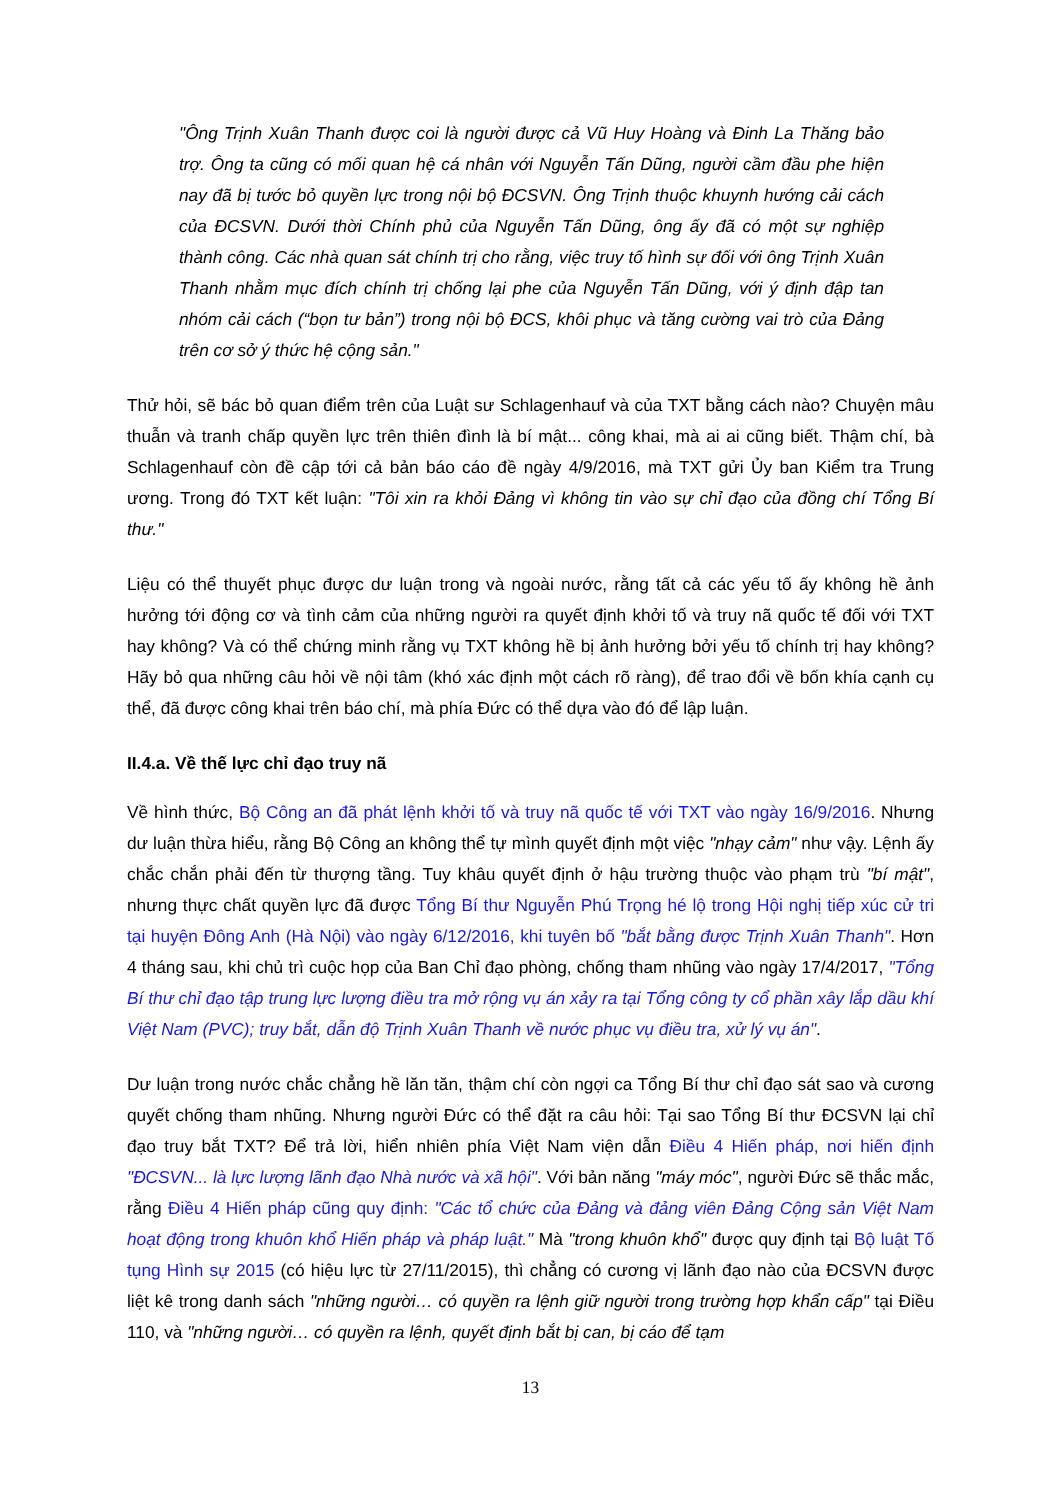"Ông Trịnh Xuân Thanh được coi là người được cả Vũ Huy Hoàng và Đinh La Thăng bảo trợ. Ông ta cũng có mối quan hệ cá nhân với Nguyễn Tấn Dũng, người cầm đầu phe hiện nay đã bị tước bỏ quyền lực trong nội bộ ĐCSVN. Ông Trịnh thuộc khuynh hướng cải cách của ĐCSVN. Dưới thời Chính phủ của Nguyễn Tấn Dũng, ông ấy đã có một sự nghiệp thành công. Các nhà quan sát chính trị cho rằng, việc truy tố hình sự đối với ông Trịnh Xuân Thanh nhằm mục đích chính trị chống lại phe của Nguyễn Tấn Dũng, với ý định đập tan nhóm cải cách (“bọn tư bản”) trong nội bộ ĐCS, khôi phục và tăng cường vai trò của Đảng trên cơ sở ý thức hệ cộng sản."
Thử hỏi, sẽ bác bỏ quan điểm trên của Luật sư Schlagenhauf và của TXT bằng cách nào? Chuyện mâu thuẫn và tranh chấp quyền lực trên thiên đình là bí mật... công khai, mà ai ai cũng biết. Thậm chí, bà Schlagenhauf còn đề cập tới cả bản báo cáo đề ngày 4/9/2016, mà TXT gửi Ủy ban Kiểm tra Trung ương. Trong đó TXT kết luận: "Tôi xin ra khỏi Đảng vì không tin vào sự chỉ đạo của đồng chí Tổng Bí thư."
Liệu có thể thuyết phục được dư luận trong và ngoài nước, rằng tất cả các yếu tố ấy không hề ảnh hưởng tới động cơ và tình cảm của những người ra quyết định khởi tố và truy nã quốc tế đối với TXT hay không? Và có thể chứng minh rằng vụ TXT không hề bị ảnh hưởng bởi yếu tố chính trị hay không? Hãy bỏ qua những câu hỏi về nội tâm (khó xác định một cách rõ ràng), để trao đổi về bốn khía cạnh cụ thể, đã được công khai trên báo chí, mà phía Đức có thể dựa vào đó để lập luận.
II.4.a. Về thế lực chỉ đạo truy nã
Về hình thức, Bộ Công an đã phát lệnh khởi tố và truy nã quốc tế với TXT vào ngày 16/9/2016. Nhưng dư luận thừa hiểu, rằng Bộ Công an không thể tự mình quyết định một việc "nhạy cảm" như vậy. Lệnh ấy chắc chắn phải đến từ thượng tầng. Tuy khâu quyết định ở hậu trường thuộc vào phạm trù "bí mật", nhưng thực chất quyền lực đã được Tổng Bí thư Nguyễn Phú Trọng hé lộ trong Hội nghị tiếp xúc cử tri tại huyện Đông Anh (Hà Nội) vào ngày 6/12/2016, khi tuyên bố "bắt bằng được Trịnh Xuân Thanh". Hơn 4 tháng sau, khi chủ trì cuộc họp của Ban Chỉ đạo phòng, chống tham nhũng vào ngày 17/4/2017, "Tổng Bí thư chỉ đạo tập trung lực lượng điều tra mở rộng vụ án xảy ra tại Tổng công ty cổ phần xây lắp dầu khí Việt Nam (PVC); truy bắt, dẫn độ Trịnh Xuân Thanh về nước phục vụ điều tra, xử lý vụ án".
Dư luận trong nước chắc chẳng hề lăn tăn, thậm chí còn ngợi ca Tổng Bí thư chỉ đạo sát sao và cương quyết chống tham nhũng. Nhưng người Đức có thể đặt ra câu hỏi: Tại sao Tổng Bí thư ĐCSVN lại chỉ đạo truy bắt TXT? Để trả lời, hiển nhiên phía Việt Nam viện dẫn Điều 4 Hiến pháp, nơi hiến định "ĐCSVN... là lực lượng lãnh đạo Nhà nước và xã hội". Với bản năng "máy móc", người Đức sẽ thắc mắc, rằng Điều 4 Hiến pháp cũng quy định: "Các tổ chức của Đảng và đảng viên Đảng Cộng sản Việt Nam hoạt động trong khuôn khổ Hiến pháp và pháp luật." Mà "trong khuôn khổ" được quy định tại Bộ luật Tố tụng Hình sự 2015 (có hiệu lực từ 27/11/2015), thì chẳng có cương vị lãnh đạo nào của ĐCSVN được liệt kê trong danh sách "những người… có quyền ra lệnh giữ người trong trường hợp khẩn cấp" tại Điều 110, và "những người… có quyền ra lệnh, quyết định bắt bị can, bị cáo để tạm
13